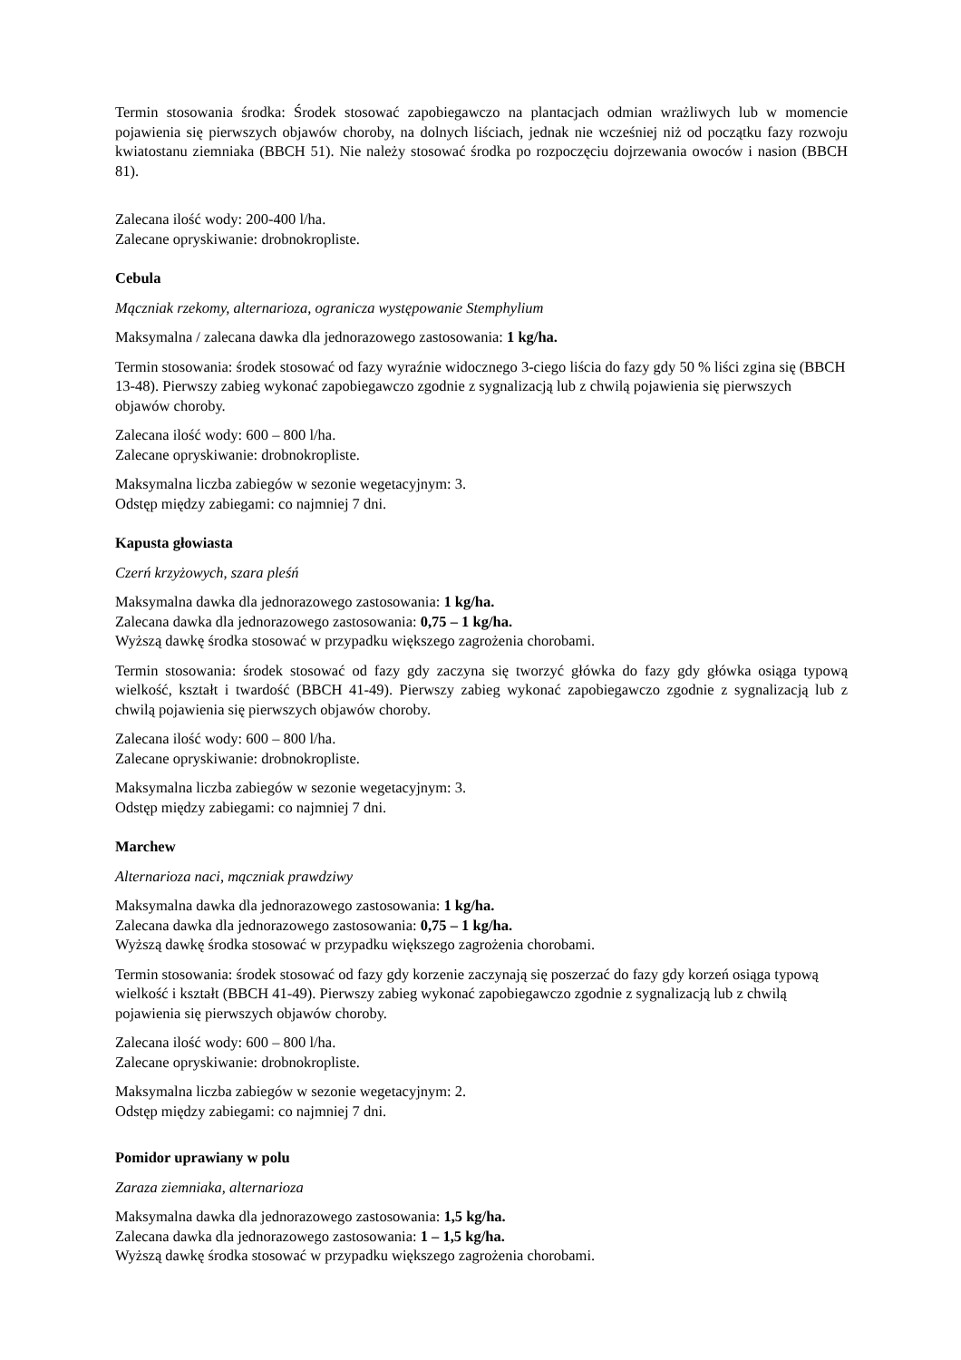Termin stosowania środka: Środek stosować zapobiegawczo na plantacjach odmian wrażliwych lub w momencie pojawienia się pierwszych objawów choroby, na dolnych liściach, jednak nie wcześniej niż od początku fazy rozwoju kwiatostanu ziemniaka (BBCH 51). Nie należy stosować środka po rozpoczęciu dojrzewania owoców i nasion (BBCH 81).
Zalecana ilość wody: 200-400 l/ha.
Zalecane opryskiwanie: drobnokropliste.
Cebula
Mączniak rzekomy, alternarioza, ogranicza występowanie Stemphylium
Maksymalna / zalecana dawka dla jednorazowego zastosowania: 1 kg/ha.
Termin stosowania: środek stosować od fazy wyraźnie widocznego 3-ciego liścia do fazy gdy 50 % liści zgina się (BBCH 13-48). Pierwszy zabieg wykonać zapobiegawczo zgodnie z sygnalizacją lub z chwilą pojawienia się pierwszych objawów choroby.
Zalecana ilość wody: 600 – 800 l/ha.
Zalecane opryskiwanie: drobnokropliste.
Maksymalna liczba zabiegów w sezonie wegetacyjnym: 3.
Odstęp między zabiegami: co najmniej 7 dni.
Kapusta głowiasta
Czerń krzyżowych, szara pleśń
Maksymalna dawka dla jednorazowego zastosowania: 1 kg/ha.
Zalecana dawka dla jednorazowego zastosowania: 0,75 – 1 kg/ha.
Wyższą dawkę środka stosować w przypadku większego zagrożenia chorobami.
Termin stosowania: środek stosować od fazy gdy zaczyna się tworzyć główka do fazy gdy główka osiąga typową wielkość, kształt i twardość (BBCH 41-49). Pierwszy zabieg wykonać zapobiegawczo zgodnie z sygnalizacją lub z chwilą pojawienia się pierwszych objawów choroby.
Zalecana ilość wody: 600 – 800 l/ha.
Zalecane opryskiwanie: drobnokropliste.
Maksymalna liczba zabiegów w sezonie wegetacyjnym: 3.
Odstęp między zabiegami: co najmniej 7 dni.
Marchew
Alternarioza naci, mączniak prawdziwy
Maksymalna dawka dla jednorazowego zastosowania: 1 kg/ha.
Zalecana dawka dla jednorazowego zastosowania: 0,75 – 1 kg/ha.
Wyższą dawkę środka stosować w przypadku większego zagrożenia chorobami.
Termin stosowania: środek stosować od fazy gdy korzenie zaczynają się poszerzać do fazy gdy korzeń osiąga typową wielkość i kształt (BBCH 41-49). Pierwszy zabieg wykonać zapobiegawczo zgodnie z sygnalizacją lub z chwilą pojawienia się pierwszych objawów choroby.
Zalecana ilość wody: 600 – 800 l/ha.
Zalecane opryskiwanie: drobnokropliste.
Maksymalna liczba zabiegów w sezonie wegetacyjnym: 2.
Odstęp między zabiegami: co najmniej 7 dni.
Pomidor uprawiany w polu
Zaraza ziemniaka, alternarioza
Maksymalna dawka dla jednorazowego zastosowania: 1,5 kg/ha.
Zalecana dawka dla jednorazowego zastosowania: 1 – 1,5 kg/ha.
Wyższą dawkę środka stosować w przypadku większego zagrożenia chorobami.